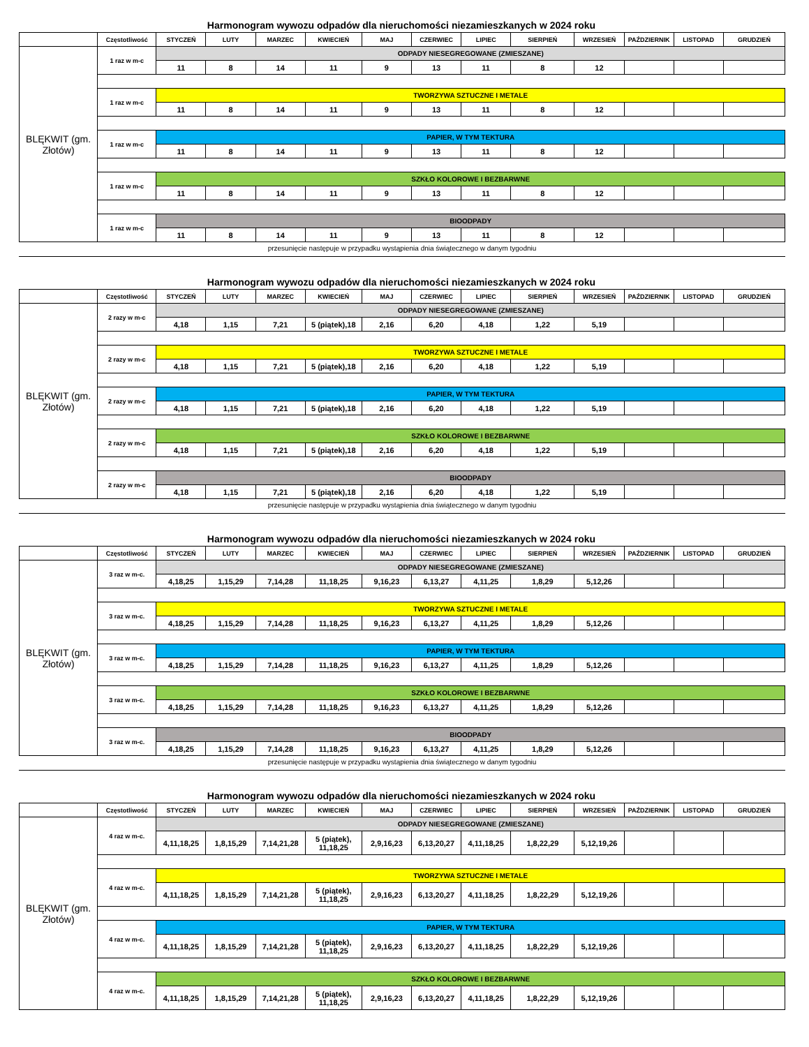Harmonogram wywozu odpadów dla nieruchomości niezamieszkanych w 2024 roku
| | Częstotliwość | STYCZEŃ | LUTY | MARZEC | KWIECIEŃ | MAJ | CZERWIEC | LIPIEC | SIERPIEŃ | WRZESIEŃ | PAŹDZIERNIK | LISTOPAD | GRUDZIEŃ |
| --- | --- | --- | --- | --- | --- | --- | --- | --- | --- | --- | --- | --- | --- |
| BLĘKWIT (gm. Złotów) | 1 raz w m-c | ODPADY NIESEGREGOWANE (ZMIESZANE) | | | | | | | | | | | |
| | | 11 | 8 | 14 | 11 | 9 | 13 | 11 | 8 | 12 | | | |
| | 1 raz w m-c | TWORZYWA SZTUCZNE I METALE | | | | | | | | | | | |
| | | 11 | 8 | 14 | 11 | 9 | 13 | 11 | 8 | 12 | | | |
| | 1 raz w m-c | PAPIER, W TYM TEKTURA | | | | | | | | | | | |
| | | 11 | 8 | 14 | 11 | 9 | 13 | 11 | 8 | 12 | | | |
| | 1 raz w m-c | SZKŁO KOLOROWE I BEZBARWNE | | | | | | | | | | | |
| | | 11 | 8 | 14 | 11 | 9 | 13 | 11 | 8 | 12 | | | |
| | 1 raz w m-c | BIOODPADY | | | | | | | | | | | |
| | | 11 | 8 | 14 | 11 | 9 | 13 | 11 | 8 | 12 | | | |
przesunięcie następuje w przypadku wystąpienia dnia świątecznego w danym tygodniu
Harmonogram wywozu odpadów dla nieruchomości niezamieszkanych w 2024 roku
| | Częstotliwość | STYCZEŃ | LUTY | MARZEC | KWIECIEŃ | MAJ | CZERWIEC | LIPIEC | SIERPIEŃ | WRZESIEŃ | PAŹDZIERNIK | LISTOPAD | GRUDZIEŃ |
| --- | --- | --- | --- | --- | --- | --- | --- | --- | --- | --- | --- | --- | --- |
| BLĘKWIT (gm. Złotów) | 2 razy w m-c | ODPADY NIESEGREGOWANE (ZMIESZANE) | | | | | | | | | | | |
| | | 4,18 | 1,15 | 7,21 | 5 (piątek),18 | 2,16 | 6,20 | 4,18 | 1,22 | 5,19 | | | |
| | 2 razy w m-c | TWORZYWA SZTUCZNE I METALE | | | | | | | | | | | |
| | | 4,18 | 1,15 | 7,21 | 5 (piątek),18 | 2,16 | 6,20 | 4,18 | 1,22 | 5,19 | | | |
| | 2 razy w m-c | PAPIER, W TYM TEKTURA | | | | | | | | | | | |
| | | 4,18 | 1,15 | 7,21 | 5 (piątek),18 | 2,16 | 6,20 | 4,18 | 1,22 | 5,19 | | | |
| | 2 razy w m-c | SZKŁO KOLOROWE I BEZBARWNE | | | | | | | | | | | |
| | | 4,18 | 1,15 | 7,21 | 5 (piątek),18 | 2,16 | 6,20 | 4,18 | 1,22 | 5,19 | | | |
| | 2 razy w m-c | BIOODPADY | | | | | | | | | | | |
| | | 4,18 | 1,15 | 7,21 | 5 (piątek),18 | 2,16 | 6,20 | 4,18 | 1,22 | 5,19 | | | |
przesunięcie następuje w przypadku wystąpienia dnia świątecznego w danym tygodniu
Harmonogram wywozu odpadów dla nieruchomości niezamieszkanych w 2024 roku
| | Częstotliwość | STYCZEŃ | LUTY | MARZEC | KWIECIEŃ | MAJ | CZERWIEC | LIPIEC | SIERPIEŃ | WRZESIEŃ | PAŹDZIERNIK | LISTOPAD | GRUDZIEŃ |
| --- | --- | --- | --- | --- | --- | --- | --- | --- | --- | --- | --- | --- | --- |
| BLĘKWIT (gm. Złotów) | 3 raz w m-c. | ODPADY NIESEGREGOWANE (ZMIESZANE) | | | | | | | | | | | |
| | | 4,18,25 | 1,15,29 | 7,14,28 | 11,18,25 | 9,16,23 | 6,13,27 | 4,11,25 | 1,8,29 | 5,12,26 | | | |
| | 3 raz w m-c. | TWORZYWA SZTUCZNE I METALE | | | | | | | | | | | |
| | | 4,18,25 | 1,15,29 | 7,14,28 | 11,18,25 | 9,16,23 | 6,13,27 | 4,11,25 | 1,8,29 | 5,12,26 | | | |
| | 3 raz w m-c. | PAPIER, W TYM TEKTURA | | | | | | | | | | | |
| | | 4,18,25 | 1,15,29 | 7,14,28 | 11,18,25 | 9,16,23 | 6,13,27 | 4,11,25 | 1,8,29 | 5,12,26 | | | |
| | 3 raz w m-c. | SZKŁO KOLOROWE I BEZBARWNE | | | | | | | | | | | |
| | | 4,18,25 | 1,15,29 | 7,14,28 | 11,18,25 | 9,16,23 | 6,13,27 | 4,11,25 | 1,8,29 | 5,12,26 | | | |
| | 3 raz w m-c. | BIOODPADY | | | | | | | | | | | |
| | | 4,18,25 | 1,15,29 | 7,14,28 | 11,18,25 | 9,16,23 | 6,13,27 | 4,11,25 | 1,8,29 | 5,12,26 | | | |
przesunięcie następuje w przypadku wystąpienia dnia świątecznego w danym tygodniu
Harmonogram wywozu odpadów dla nieruchomości niezamieszkanych w 2024 roku
| | Częstotliwość | STYCZEŃ | LUTY | MARZEC | KWIECIEŃ | MAJ | CZERWIEC | LIPIEC | SIERPIEŃ | WRZESIEŃ | PAŹDZIERNIK | LISTOPAD | GRUDZIEŃ |
| --- | --- | --- | --- | --- | --- | --- | --- | --- | --- | --- | --- | --- | --- |
| BLĘKWIT (gm. Złotów) | 4 raz w m-c. | ODPADY NIESEGREGOWANE (ZMIESZANE) | | | | | | | | | | | |
| | | 4,11,18,25 | 1,8,15,29 | 7,14,21,28 | 5 (piątek), 11,18,25 | 2,9,16,23 | 6,13,20,27 | 4,11,18,25 | 1,8,22,29 | 5,12,19,26 | | | |
| | 4 raz w m-c. | TWORZYWA SZTUCZNE I METALE | | | | | | | | | | | |
| | | 4,11,18,25 | 1,8,15,29 | 7,14,21,28 | 5 (piątek), 11,18,25 | 2,9,16,23 | 6,13,20,27 | 4,11,18,25 | 1,8,22,29 | 5,12,19,26 | | | |
| | 4 raz w m-c. | PAPIER, W TYM TEKTURA | | | | | | | | | | | |
| | | 4,11,18,25 | 1,8,15,29 | 7,14,21,28 | 5 (piątek), 11,18,25 | 2,9,16,23 | 6,13,20,27 | 4,11,18,25 | 1,8,22,29 | 5,12,19,26 | | | |
| | 4 raz w m-c. | SZKŁO KOLOROWE I BEZBARWNE | | | | | | | | | | | |
| | | 4,11,18,25 | 1,8,15,29 | 7,14,21,28 | 5 (piątek), 11,18,25 | 2,9,16,23 | 6,13,20,27 | 4,11,18,25 | 1,8,22,29 | 5,12,19,26 | | | |